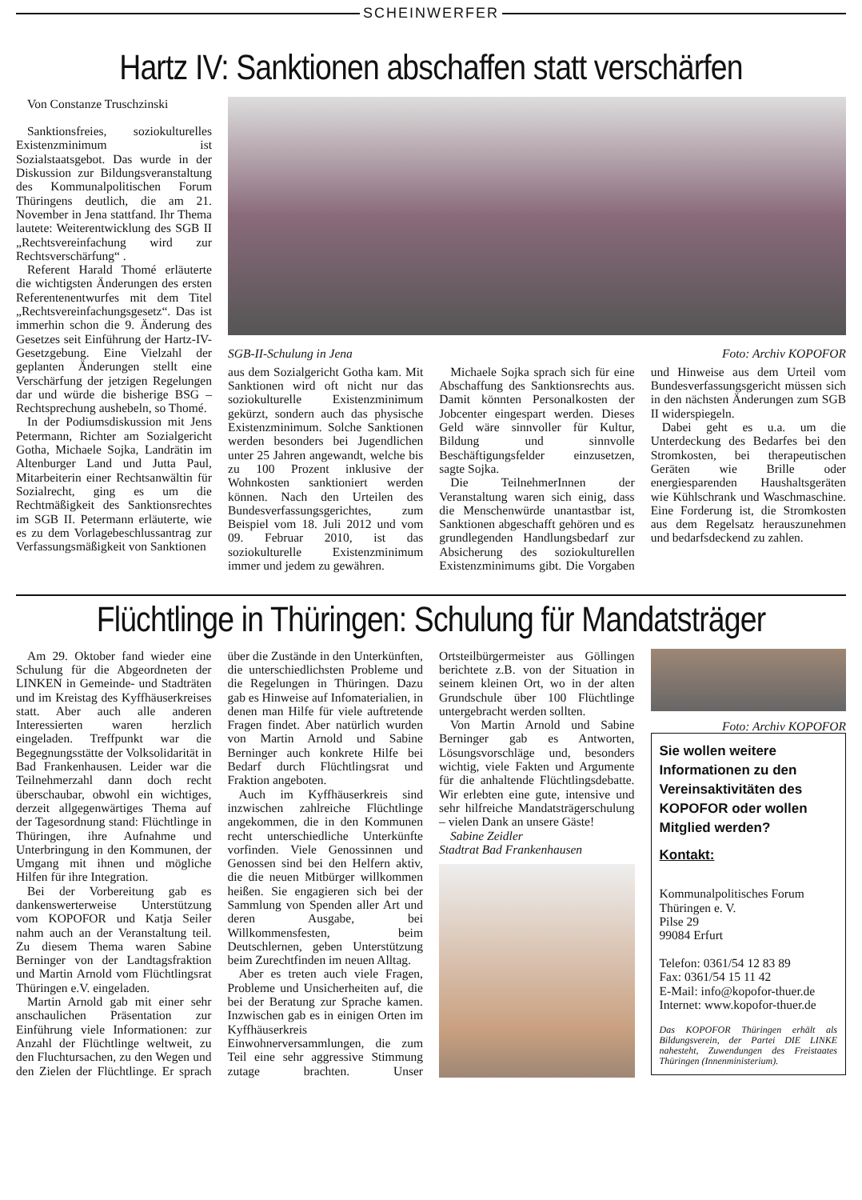SCHEINWERFER
Hartz IV: Sanktionen abschaffen statt verschärfen
Von Constanze Truschzinski
Sanktionsfreies, soziokulturelles Existenzminimum ist Sozialstaatsgebot. Das wurde in der Diskussion zur Bildungsveranstaltung des Kommunalpolitischen Forum Thüringens deutlich, die am 21. November in Jena stattfand. Ihr Thema lautete: Weiterentwicklung des SGB II „Rechtsvereinfachung wird zur Rechtsverschärfung“ .
Referent Harald Thomé erläuterte die wichtigsten Änderungen des ersten Referentenentwurfes mit dem Titel „Rechtsvereinfachungsgesetz“. Das ist immerhin schon die 9. Änderung des Gesetzes seit Einführung der Hartz-IV-Gesetzgebung. Eine Vielzahl der geplanten Änderungen stellt eine Verschärfung der jetzigen Regelungen dar und würde die bisherige BSG – Rechtsprechung aushebeln, so Thomé.
In der Podiumsdiskussion mit Jens Petermann, Richter am Sozialgericht Gotha, Michaele Sojka, Landrätin im Altenburger Land und Jutta Paul, Mitarbeiterin einer Rechtsanwältin für Sozialrecht, ging es um die Rechtmäßigkeit des Sanktionsrechtes im SGB II. Petermann erläuterte, wie es zu dem Vorlagebeschlussantrag zur Verfassungsmäßigkeit von Sanktionen
SGB-II-Schulung in Jena Foto: Archiv KOPOFOR
aus dem Sozialgericht Gotha kam. Mit Sanktionen wird oft nicht nur das soziokulturelle Existenzminimum gekürzt, sondern auch das physische Existenzminimum. Solche Sanktionen werden besonders bei Jugendlichen unter 25 Jahren angewandt, welche bis zu 100 Prozent inklusive der Wohnkosten sanktioniert werden können. Nach den Urteilen des Bundesverfassungsgerichtes, zum Beispiel vom 18. Juli 2012 und vom 09. Februar 2010, ist das soziokulturelle Existenzminimum immer und jedem zu gewähren.
Michaele Sojka sprach sich für eine Abschaffung des Sanktionsrechts aus. Damit könnten Personalkosten der Jobcenter eingespart werden. Dieses Geld wäre sinnvoller für Kultur, Bildung und sinnvolle Beschäftigungsfelder einzusetzen, sagte Sojka.
Die TeilnehmerInnen der Veranstaltung waren sich einig, dass die Menschenwürde unantastbar ist, Sanktionen abgeschafft gehören und es grundlegenden Handlungsbedarf zur Absicherung des soziokulturellen Existenzminimums gibt. Die Vorgaben und Hinweise aus dem Urteil vom Bundesverfassungsgericht müssen sich in den nächsten Änderungen zum SGB II widerspiegeln.
Dabei geht es u.a. um die Unterdeckung des Bedarfes bei den Stromkosten, bei therapeutischen Geräten wie Brille oder energiesparenden Haushaltsgeräten wie Kühlschrank und Waschmaschine. Eine Forderung ist, die Stromkosten aus dem Regelsatz herauszunehmen und bedarfsdeckend zu zahlen.
Flüchtlinge in Thüringen: Schulung für Mandatsträger
Am 29. Oktober fand wieder eine Schulung für die Abgeordneten der LINKEN in Gemeinde- und Stadträten und im Kreistag des Kyffhäuserkreises statt. Aber auch alle anderen Interessierten waren herzlich eingeladen. Treffpunkt war die Begegnungsstätte der Volksolidarität in Bad Frankenhausen. Leider war die Teilnehmerzahl dann doch recht überschaubar, obwohl ein wichtiges, derzeit allgegenwärtiges Thema auf der Tagesordnung stand: Flüchtlinge in Thüringen, ihre Aufnahme und Unterbringung in den Kommunen, der Umgang mit ihnen und mögliche Hilfen für ihre Integration.
Bei der Vorbereitung gab es dankenswerterweise Unterstützung vom KOPOFOR und Katja Seiler nahm auch an der Veranstaltung teil. Zu diesem Thema waren Sabine Berninger von der Landtagsfraktion und Martin Arnold vom Flüchtlingsrat Thüringen e.V. eingeladen.
Martin Arnold gab mit einer sehr anschaulichen Präsentation zur Einführung viele Informationen: zur Anzahl der Flüchtlinge weltweit, zu den Fluchtursachen, zu den Wegen und den Zielen der Flüchtlinge. Er sprach über die Zustände in den Unterkünften, die unterschiedlichsten Probleme und die Regelungen in Thüringen. Dazu gab es Hinweise auf Infomaterialien, in denen man Hilfe für viele auftretende Fragen findet. Aber natürlich wurden von Martin Arnold und Sabine Berninger auch konkrete Hilfe bei Bedarf durch Flüchtlingsrat und Fraktion angeboten.
Auch im Kyffhäuserkreis sind inzwischen zahlreiche Flüchtlinge angekommen, die in den Kommunen recht unterschiedliche Unterkünfte vorfinden. Viele Genossinnen und Genossen sind bei den Helfern aktiv, die die neuen Mitbürger willkommen heißen. Sie engagieren sich bei der Sammlung von Spenden aller Art und deren Ausgabe, bei Willkommensfesten, beim Deutschlernen, geben Unterstützung beim Zurechtfinden im neuen Alltag.
Aber es treten auch viele Fragen, Probleme und Unsicherheiten auf, die bei der Beratung zur Sprache kamen. Inzwischen gab es in einigen Orten im Kyffhäuserkreis Einwohnerversammlungen, die zum Teil eine sehr aggressive Stimmung zutage brachten. Unser Ortsteilbürgermeister aus Göllingen berichtete z.B. von der Situation in seinem kleinen Ort, wo in der alten Grundschule über 100 Flüchtlinge untergebracht werden sollten.
Von Martin Arnold und Sabine Berninger gab es Antworten, Lösungsvorschläge und, besonders wichtig, viele Fakten und Argumente für die anhaltende Flüchtlingsdebatte. Wir erlebten eine gute, intensive und sehr hilfreiche Mandatsträgerschulung – vielen Dank an unsere Gäste!
Sabine Zeidler
Stadtrat Bad Frankenhausen
Foto: Archiv KOPOFOR
Sie wollen weitere Informationen zu den Vereinsaktivitäten des KOPOFOR oder wollen Mitglied werden?
Kontakt:
Kommunalpolitisches Forum
Thüringen e. V.
Pilse 29
99084 Erfurt
Telefon: 0361/54 12 83 89
Fax: 0361/54 15 11 42
E-Mail: info@kopofor-thuer.de
Internet: www.kopofor-thuer.de
Das KOPOFOR Thüringen erhält als Bildungsverein, der Partei DIE LINKE nahesteht, Zuwendungen des Freistaates Thüringen (Innenministerium).